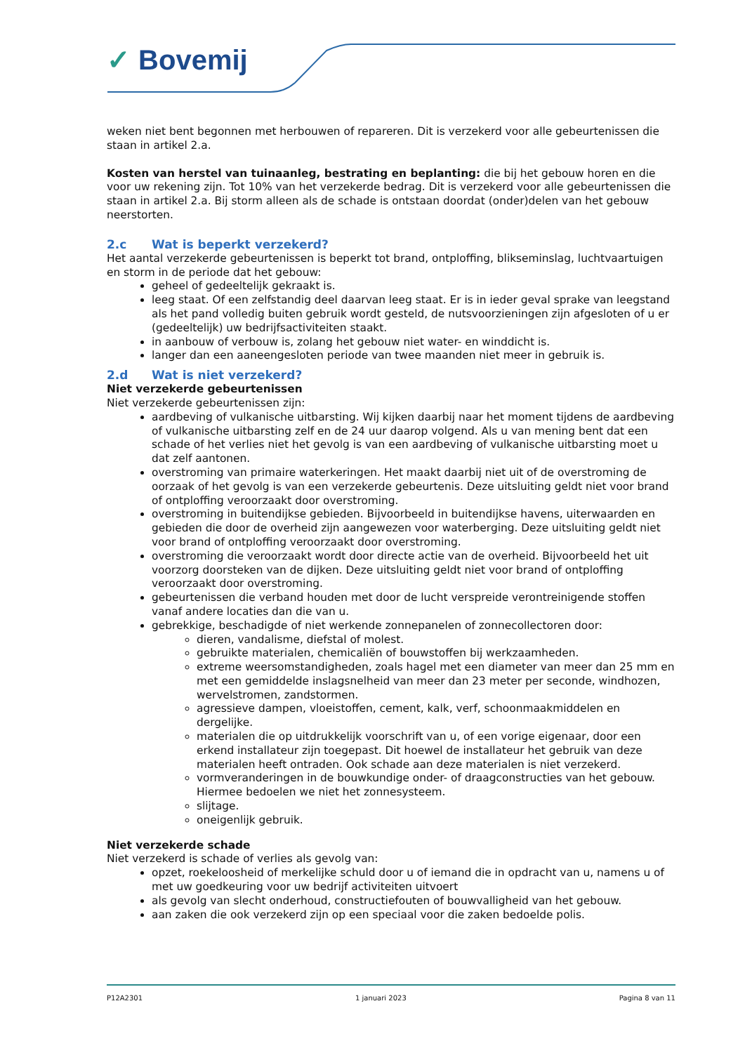✓ Bovemij
weken niet bent begonnen met herbouwen of repareren. Dit is verzekerd voor alle gebeurtenissen die staan in artikel 2.a.
Kosten van herstel van tuinaanleg, bestrating en beplanting: die bij het gebouw horen en die voor uw rekening zijn. Tot 10% van het verzekerde bedrag. Dit is verzekerd voor alle gebeurtenissen die staan in artikel 2.a. Bij storm alleen als de schade is ontstaan doordat (onder)delen van het gebouw neerstorten.
2.c Wat is beperkt verzekerd?
Het aantal verzekerde gebeurtenissen is beperkt tot brand, ontploffing, blikseminslag, luchtvaartuigen en storm in de periode dat het gebouw:
geheel of gedeeltelijk gekraakt is.
leeg staat. Of een zelfstandig deel daarvan leeg staat. Er is in ieder geval sprake van leegstand als het pand volledig buiten gebruik wordt gesteld, de nutsvoorzieningen zijn afgesloten of u er (gedeeltelijk) uw bedrijfsactiviteiten staakt.
in aanbouw of verbouw is, zolang het gebouw niet water- en winddicht is.
langer dan een aaneengesloten periode van twee maanden niet meer in gebruik is.
2.d Wat is niet verzekerd?
Niet verzekerde gebeurtenissen
Niet verzekerde gebeurtenissen zijn:
aardbeving of vulkanische uitbarsting. Wij kijken daarbij naar het moment tijdens de aardbeving of vulkanische uitbarsting zelf en de 24 uur daarop volgend. Als u van mening bent dat een schade of het verlies niet het gevolg is van een aardbeving of vulkanische uitbarsting moet u dat zelf aantonen.
overstroming van primaire waterkeringen. Het maakt daarbij niet uit of de overstroming de oorzaak of het gevolg is van een verzekerde gebeurtenis. Deze uitsluiting geldt niet voor brand of ontploffing veroorzaakt door overstroming.
overstroming in buitendijkse gebieden. Bijvoorbeeld in buitendijkse havens, uiterwaarden en gebieden die door de overheid zijn aangewezen voor waterberging. Deze uitsluiting geldt niet voor brand of ontploffing veroorzaakt door overstroming.
overstroming die veroorzaakt wordt door directe actie van de overheid. Bijvoorbeeld het uit voorzorg doorsteken van de dijken. Deze uitsluiting geldt niet voor brand of ontploffing veroorzaakt door overstroming.
gebeurtenissen die verband houden met door de lucht verspreide verontreinigende stoffen vanaf andere locaties dan die van u.
gebrekkige, beschadigde of niet werkende zonnepanelen of zonnecollectoren door:
dieren, vandalisme, diefstal of molest.
gebruikte materialen, chemicaliën of bouwstoffen bij werkzaamheden.
extreme weersomstandigheden, zoals hagel met een diameter van meer dan 25 mm en met een gemiddelde inslagsnelheid van meer dan 23 meter per seconde, windhozen, wervelstromen, zandstormen.
agressieve dampen, vloeistoffen, cement, kalk, verf, schoonmaakmiddelen en dergelijke.
materialen die op uitdrukkelijk voorschrift van u, of een vorige eigenaar, door een erkend installateur zijn toegepast. Dit hoewel de installateur het gebruik van deze materialen heeft ontraden. Ook schade aan deze materialen is niet verzekerd.
vormveranderingen in de bouwkundige onder- of draagconstructies van het gebouw. Hiermee bedoelen we niet het zonnesysteem.
slijtage.
oneigenlijk gebruik.
Niet verzekerde schade
Niet verzekerd is schade of verlies als gevolg van:
opzet, roekeloosheid of merkelijke schuld door u of iemand die in opdracht van u, namens u of met uw goedkeuring voor uw bedrijf activiteiten uitvoert
als gevolg van slecht onderhoud, constructiefouten of bouwvalligheid van het gebouw.
aan zaken die ook verzekerd zijn op een speciaal voor die zaken bedoelde polis.
P12A2301 1 januari 2023 Pagina 8 van 11